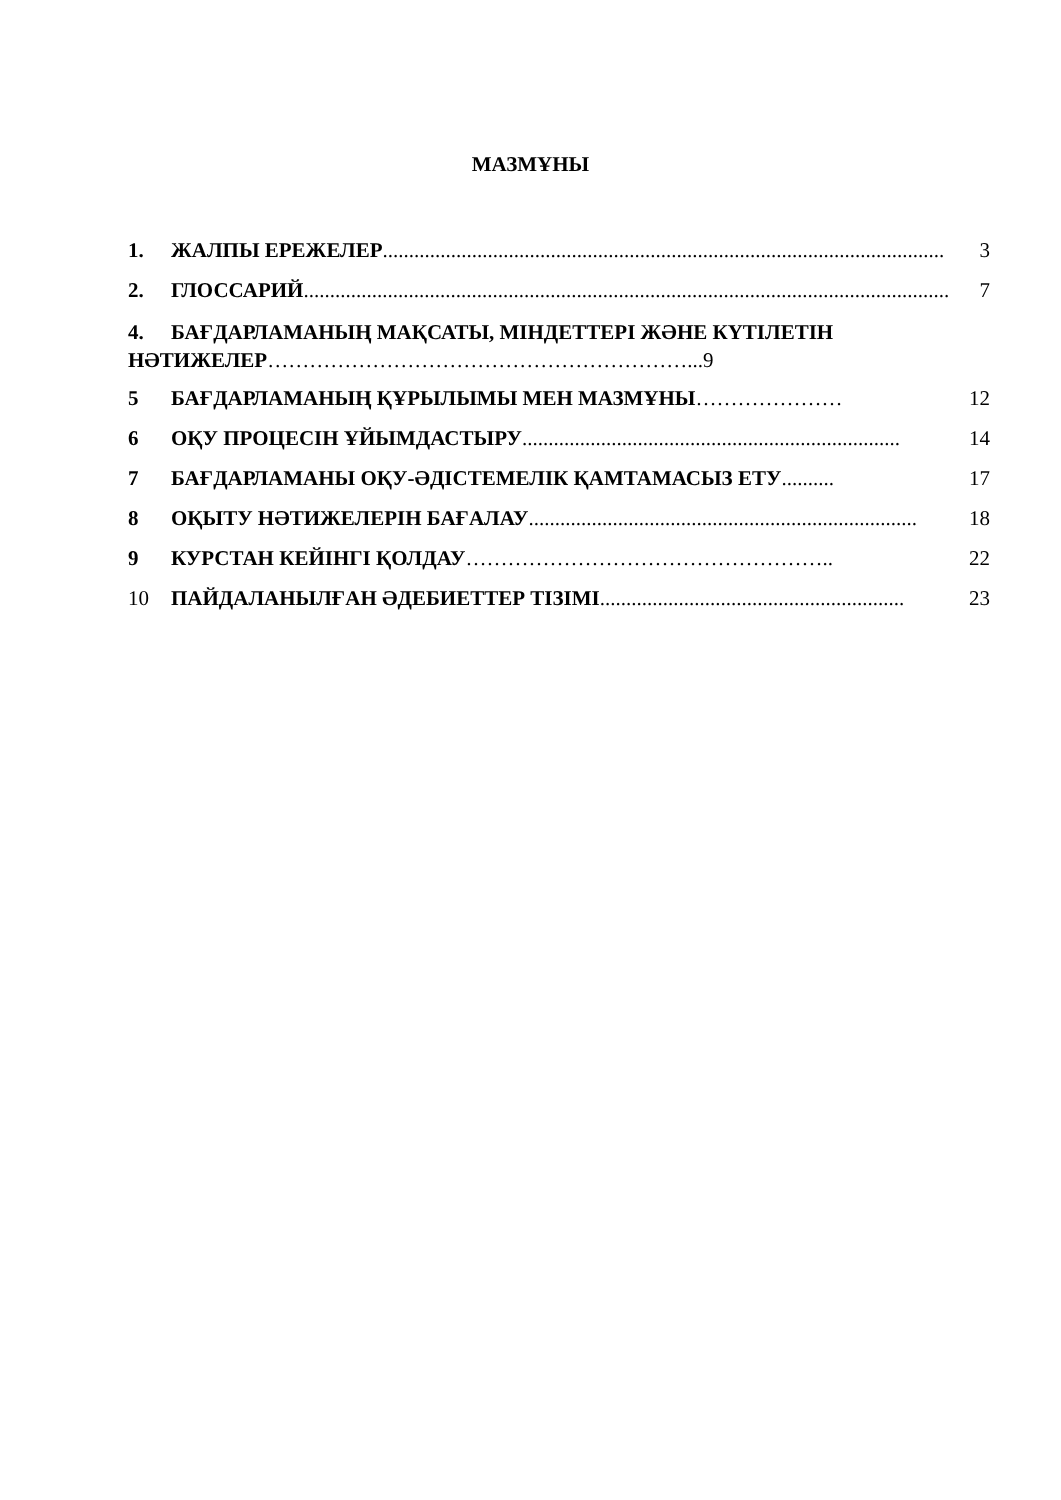МАЗМҰНЫ
1. ЖАЛПЫ ЕРЕЖЕЛЕР........................................................................................................... 3
2. ГЛОССАРИЙ........................................................................................................................... 7
4. БАҒДАРЛАМАНЫҢ МАҚСАТЫ, МІНДЕТТЕРІ ЖӘНЕ КҮТІЛЕТІН НӘТИЖЕЛЕР……………………………………………………...9
5 БАҒДАРЛАМАНЫҢ ҚҰРЫЛЫМЫ МЕН МАЗМҰНЫ ………………… 12
6 ОҚУ ПРОЦЕСІН ҰЙЫМДАСТЫРУ ........................................................................ 14
7 БАҒДАРЛАМАНЫ ОҚУ-ӘДІСТЕМЕЛІК ҚАМТАМАСЫЗ ЕТУ .......... 17
8 ОҚЫТУ НӘТИЖЕЛЕРІН БАҒАЛАУ .......................................................................... 18
9 КУРСТАН КЕЙІНГІ ҚОЛДАУ …………………………………………….. 22
10 ПАЙДАЛАНЫЛҒАН ӘДЕБИЕТТЕР ТІЗІМІ.......................................................... 23